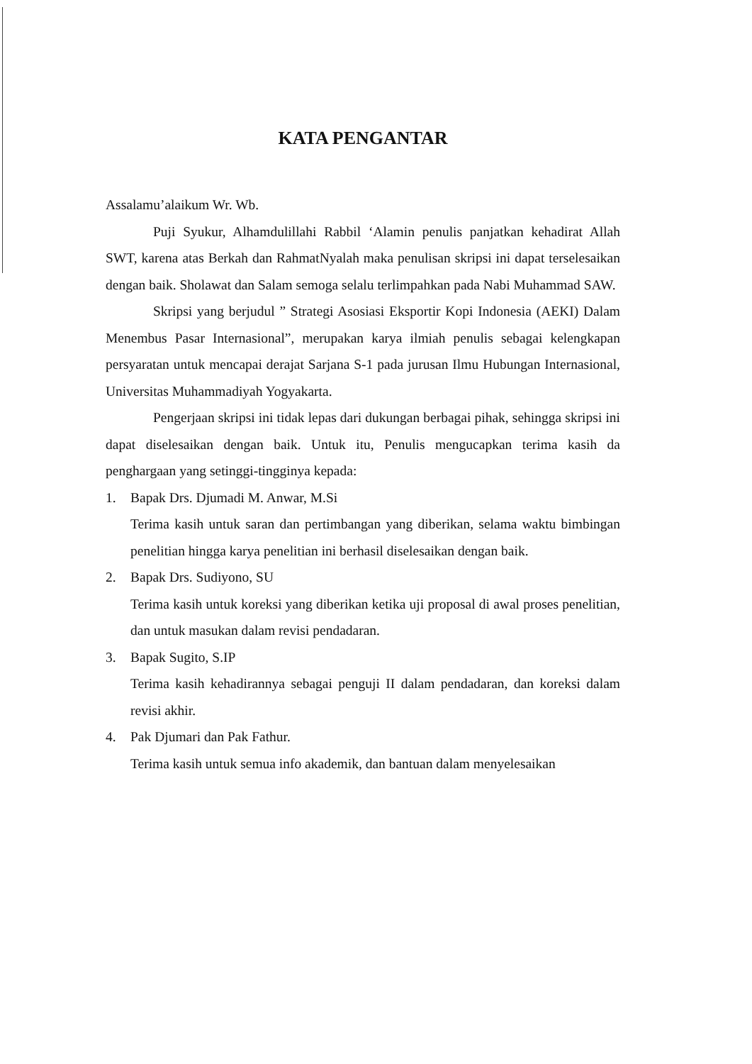KATA PENGANTAR
Assalamu’alaikum Wr. Wb.
Puji Syukur, Alhamdulillahi Rabbil ‘Alamin penulis panjatkan kehadirat Allah SWT, karena atas Berkah dan RahmatNyalah maka penulisan skripsi ini dapat terselesaikan dengan baik. Sholawat dan Salam semoga selalu terlimpahkan pada Nabi Muhammad SAW.
Skripsi yang berjudul ” Strategi Asosiasi Eksportir Kopi Indonesia (AEKI) Dalam Menembus Pasar Internasional”, merupakan karya ilmiah penulis sebagai kelengkapan persyaratan untuk mencapai derajat Sarjana S-1 pada jurusan Ilmu Hubungan Internasional, Universitas Muhammadiyah Yogyakarta.
Pengerjaan skripsi ini tidak lepas dari dukungan berbagai pihak, sehingga skripsi ini dapat diselesaikan dengan baik. Untuk itu, Penulis mengucapkan terima kasih da penghargaan yang setinggi-tingginya kepada:
1.
Bapak Drs. Djumadi M. Anwar, M.Si
Terima kasih untuk saran dan pertimbangan yang diberikan, selama waktu bimbingan penelitian hingga karya penelitian ini berhasil diselesaikan dengan baik.
2.
Bapak Drs. Sudiyono, SU
Terima kasih untuk koreksi yang diberikan ketika uji proposal di awal proses penelitian, dan untuk masukan dalam revisi pendadaran.
3.
Bapak Sugito, S.IP
Terima kasih kehadirannya sebagai penguji II dalam pendadaran, dan koreksi dalam revisi akhir.
4.
Pak Djumari dan Pak Fathur.
Terima kasih untuk semua info akademik, dan bantuan dalam menyelesaikan